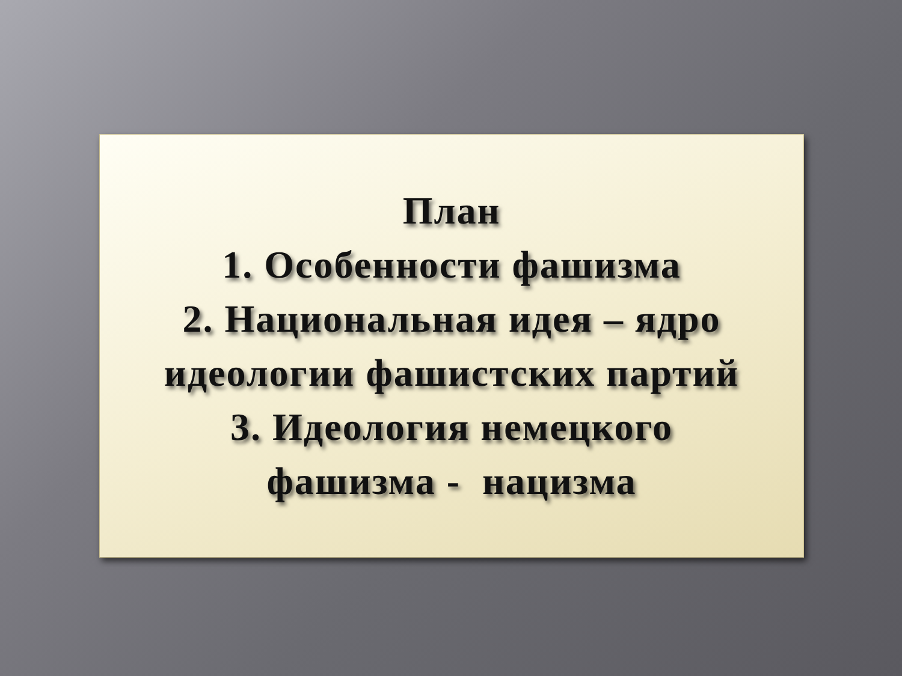План
1. Особенности фашизма
2. Национальная идея – ядро
идеологии фашистских партий
3. Идеология немецкого
фашизма - нацизма